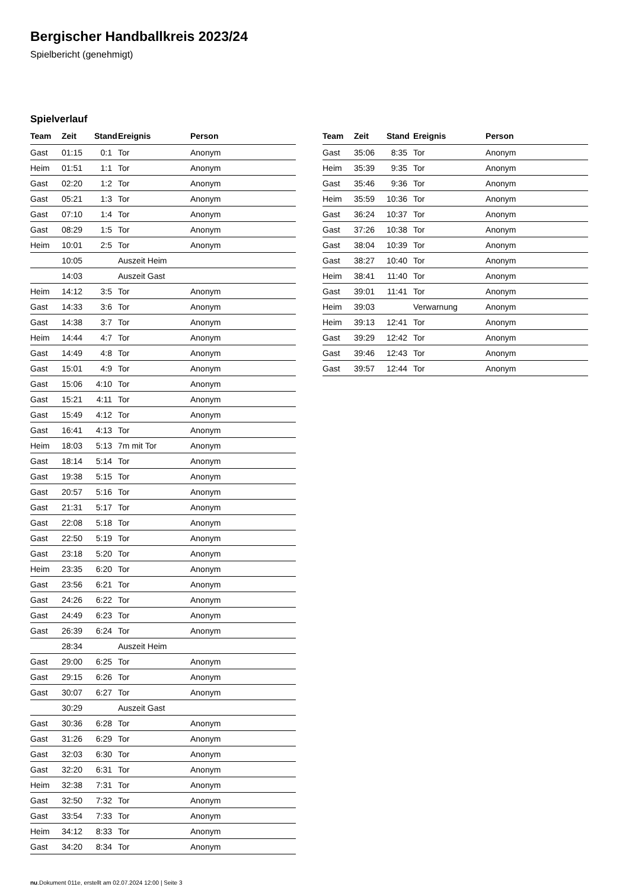Bergischer Handballkreis 2023/24
Spielbericht (genehmigt)
Spielverlauf
| Team | Zeit | Stand | Ereignis | Person |
| --- | --- | --- | --- | --- |
| Gast | 01:15 | 0:1 | Tor | Anonym |
| Heim | 01:51 | 1:1 | Tor | Anonym |
| Gast | 02:20 | 1:2 | Tor | Anonym |
| Gast | 05:21 | 1:3 | Tor | Anonym |
| Gast | 07:10 | 1:4 | Tor | Anonym |
| Gast | 08:29 | 1:5 | Tor | Anonym |
| Heim | 10:01 | 2:5 | Tor | Anonym |
| | 10:05 | | Auszeit Heim | |
| | 14:03 | | Auszeit Gast | |
| Heim | 14:12 | 3:5 | Tor | Anonym |
| Gast | 14:33 | 3:6 | Tor | Anonym |
| Gast | 14:38 | 3:7 | Tor | Anonym |
| Heim | 14:44 | 4:7 | Tor | Anonym |
| Gast | 14:49 | 4:8 | Tor | Anonym |
| Gast | 15:01 | 4:9 | Tor | Anonym |
| Gast | 15:06 | 4:10 | Tor | Anonym |
| Gast | 15:21 | 4:11 | Tor | Anonym |
| Gast | 15:49 | 4:12 | Tor | Anonym |
| Gast | 16:41 | 4:13 | Tor | Anonym |
| Heim | 18:03 | 5:13 | 7m mit Tor | Anonym |
| Gast | 18:14 | 5:14 | Tor | Anonym |
| Gast | 19:38 | 5:15 | Tor | Anonym |
| Gast | 20:57 | 5:16 | Tor | Anonym |
| Gast | 21:31 | 5:17 | Tor | Anonym |
| Gast | 22:08 | 5:18 | Tor | Anonym |
| Gast | 22:50 | 5:19 | Tor | Anonym |
| Gast | 23:18 | 5:20 | Tor | Anonym |
| Heim | 23:35 | 6:20 | Tor | Anonym |
| Gast | 23:56 | 6:21 | Tor | Anonym |
| Gast | 24:26 | 6:22 | Tor | Anonym |
| Gast | 24:49 | 6:23 | Tor | Anonym |
| Gast | 26:39 | 6:24 | Tor | Anonym |
| | 28:34 | | Auszeit Heim | |
| Gast | 29:00 | 6:25 | Tor | Anonym |
| Gast | 29:15 | 6:26 | Tor | Anonym |
| Gast | 30:07 | 6:27 | Tor | Anonym |
| | 30:29 | | Auszeit Gast | |
| Gast | 30:36 | 6:28 | Tor | Anonym |
| Gast | 31:26 | 6:29 | Tor | Anonym |
| Gast | 32:03 | 6:30 | Tor | Anonym |
| Gast | 32:20 | 6:31 | Tor | Anonym |
| Heim | 32:38 | 7:31 | Tor | Anonym |
| Gast | 32:50 | 7:32 | Tor | Anonym |
| Gast | 33:54 | 7:33 | Tor | Anonym |
| Heim | 34:12 | 8:33 | Tor | Anonym |
| Gast | 34:20 | 8:34 | Tor | Anonym |
| Team | Zeit | Stand | Ereignis | Person |
| --- | --- | --- | --- | --- |
| Gast | 35:06 | 8:35 | Tor | Anonym |
| Heim | 35:39 | 9:35 | Tor | Anonym |
| Gast | 35:46 | 9:36 | Tor | Anonym |
| Heim | 35:59 | 10:36 | Tor | Anonym |
| Gast | 36:24 | 10:37 | Tor | Anonym |
| Gast | 37:26 | 10:38 | Tor | Anonym |
| Gast | 38:04 | 10:39 | Tor | Anonym |
| Gast | 38:27 | 10:40 | Tor | Anonym |
| Heim | 38:41 | 11:40 | Tor | Anonym |
| Gast | 39:01 | 11:41 | Tor | Anonym |
| Heim | 39:03 | | Verwarnung | Anonym |
| Heim | 39:13 | 12:41 | Tor | Anonym |
| Gast | 39:29 | 12:42 | Tor | Anonym |
| Gast | 39:46 | 12:43 | Tor | Anonym |
| Gast | 39:57 | 12:44 | Tor | Anonym |
nu.Dokument 011e, erstellt am 02.07.2024 12:00 | Seite 3